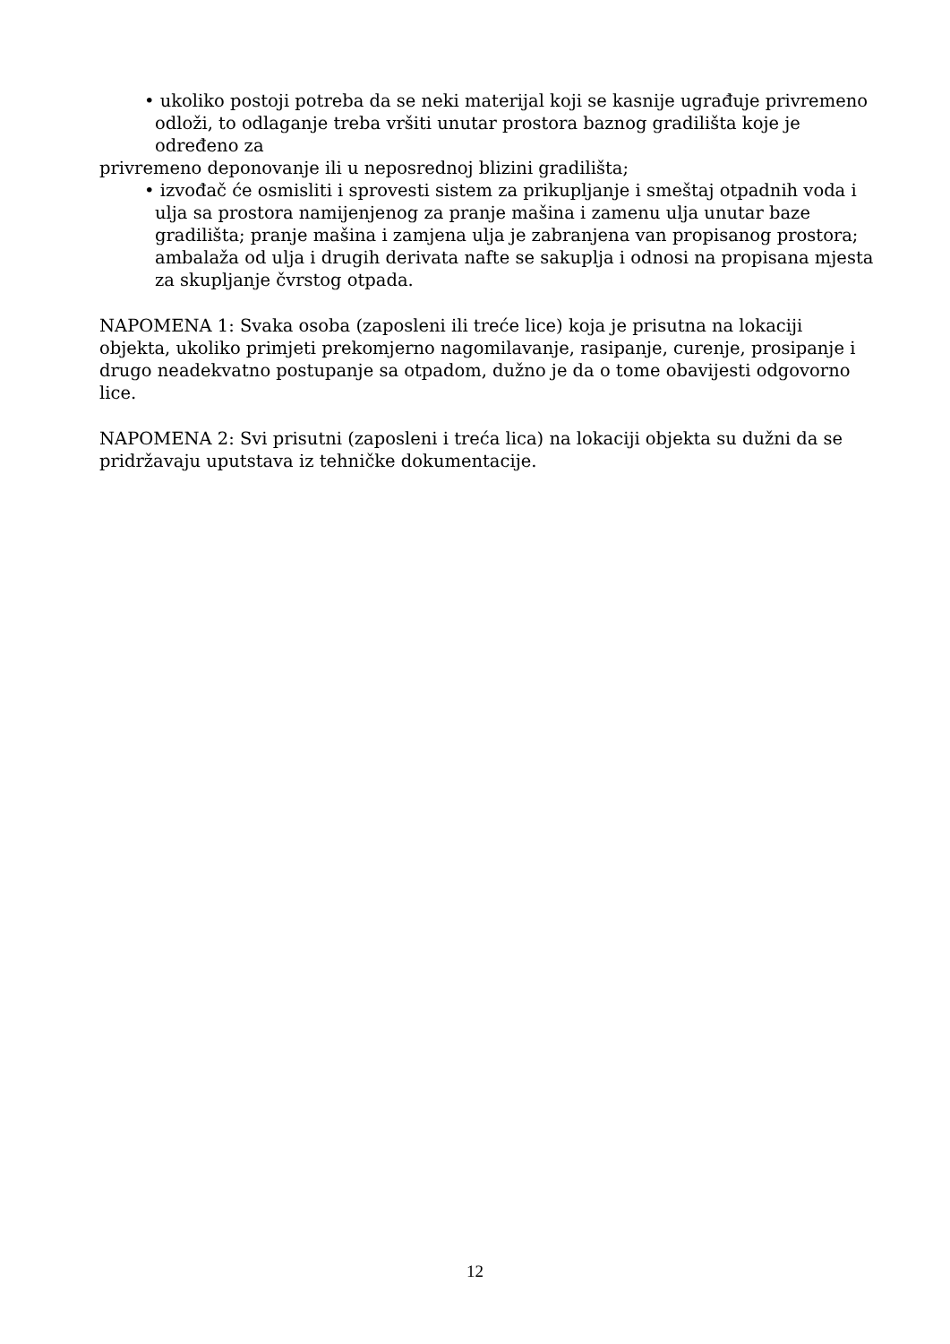• ukoliko postoji potreba da se neki materijal koji se kasnije ugrađuje privremeno odloži, to odlaganje treba vršiti unutar prostora baznog gradilišta koje je određeno za
privremeno deponovanje ili u neposrednoj blizini gradilišta;
• izvođač će osmisliti i sprovesti sistem za prikupljanje i smeštaj otpadnih voda i ulja sa prostora namijenjenog za pranje mašina i zamenu ulja unutar baze gradilišta; pranje mašina i zamjena ulja je zabranjena van propisanog prostora; ambalaža od ulja i drugih derivata nafte se sakuplja i odnosi na propisana mjesta za skupljanje čvrstog otpada.
NAPOMENA 1: Svaka osoba (zaposleni ili treće lice) koja je prisutna na lokaciji objekta, ukoliko primjeti prekomjerno nagomilavanje, rasipanje, curenje, prosipanje i drugo neadekvatno postupanje sa otpadom, dužno je da o tome obavijesti odgovorno lice.
NAPOMENA 2: Svi prisutni (zaposleni i treća lica) na lokaciji objekta su dužni da se pridržavaju uputstava iz tehničke dokumentacije.
12